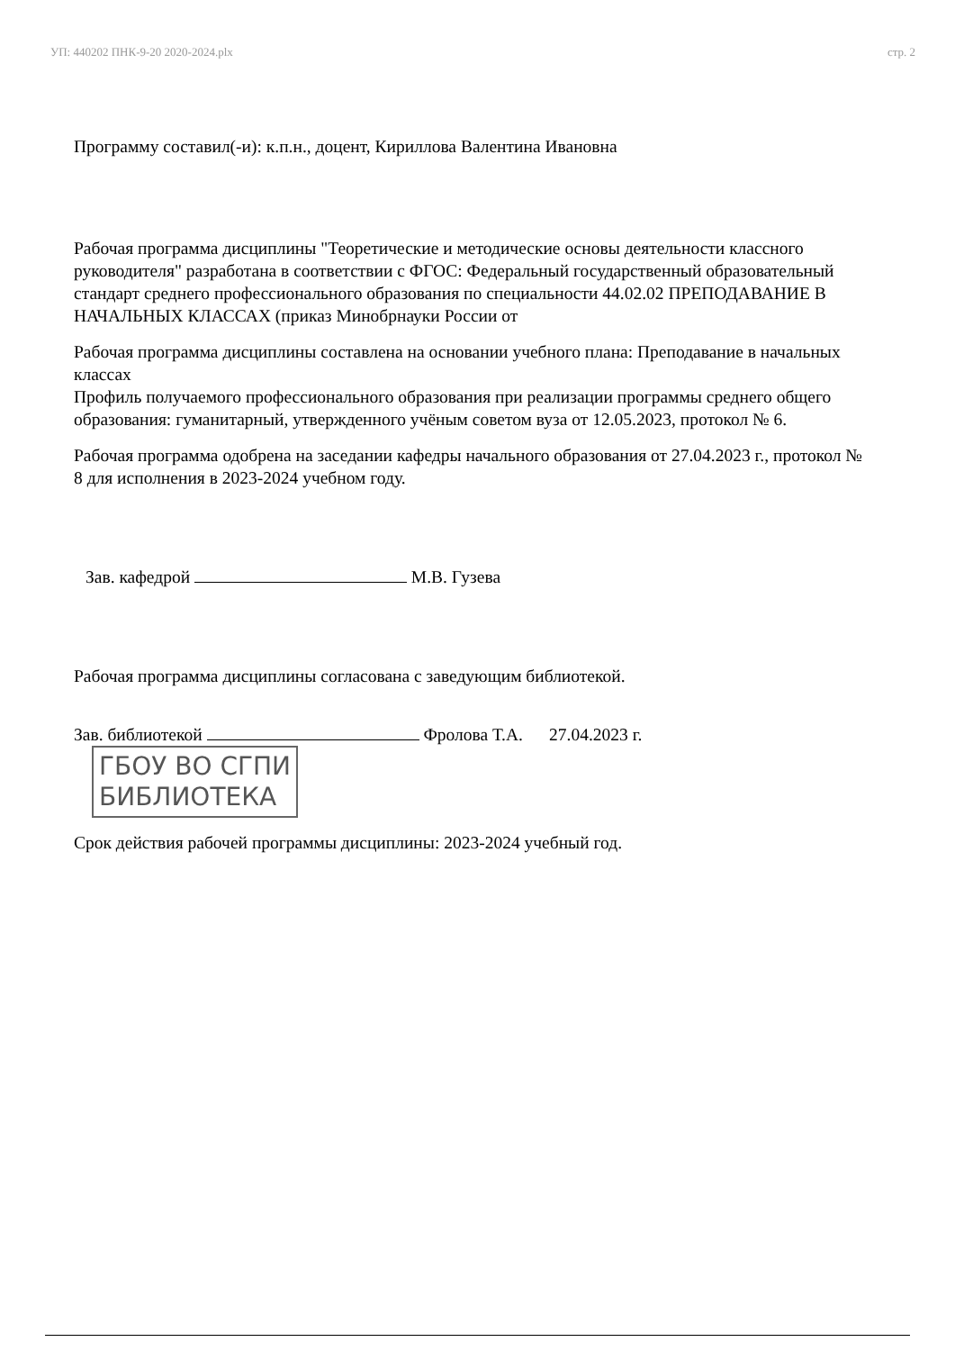УП: 440202 ПНК-9-20 2020-2024.plx стр. 2
Программу составил(-и): к.п.н., доцент, Кириллова Валентина Ивановна
Рабочая программа дисциплины "Теоретические и методические основы деятельности классного руководителя" разработана в соответствии с ФГОС: Федеральный государственный образовательный стандарт среднего профессионального образования по специальности 44.02.02 ПРЕПОДАВАНИЕ В НАЧАЛЬНЫХ КЛАССАХ (приказ Минобрнауки России от
Рабочая программа дисциплины составлена на основании учебного плана: Преподавание в начальных классах
Профиль получаемого профессионального образования при реализации программы среднего общего образования: гуманитарный, утвержденного учёным советом вуза от 12.05.2023, протокол № 6.
Рабочая программа одобрена на заседании кафедры начального образования от 27.04.2023 г., протокол № 8 для исполнения в 2023-2024 учебном году.
Зав. кафедрой М.В. Гузева
Рабочая программа дисциплины согласована с заведующим библиотекой.
Зав. библиотекой Фролова Т.А. 27.04.2023 г. ГБОУ ВО СГПИ
БИБЛИОТЕКА
Срок действия рабочей программы дисциплины: 2023-2024 учебный год.